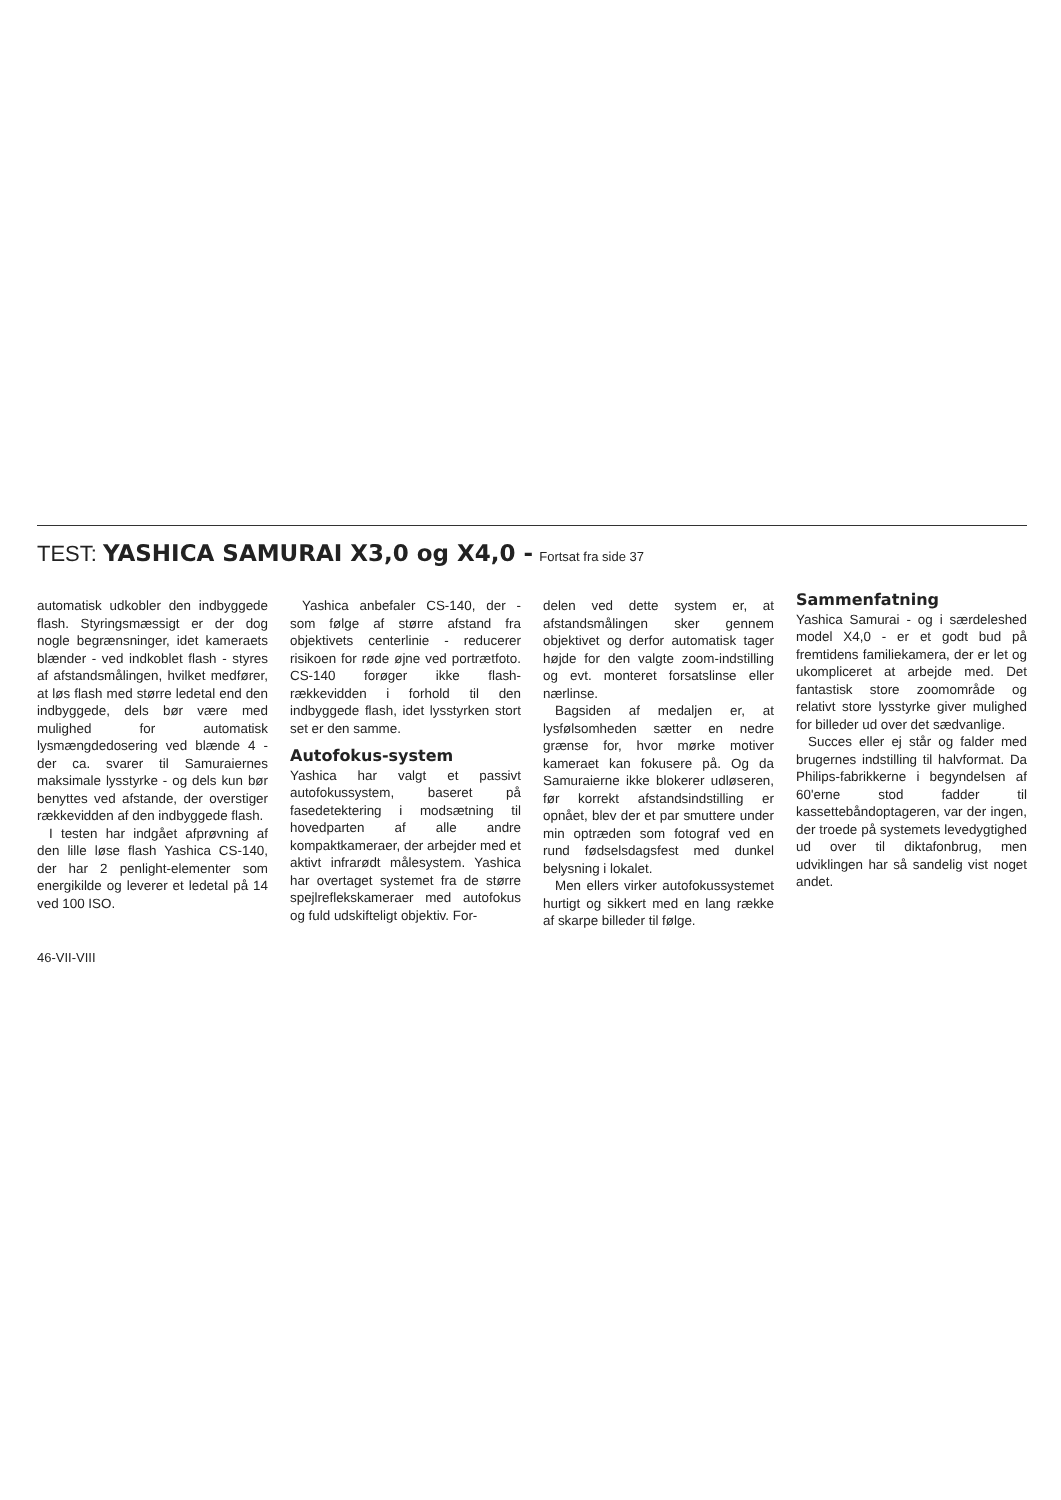TEST: YASHICA SAMURAI X3,0 og X4,0 - Fortsat fra side 37
automatisk udkobler den indbyggede flash. Styringsmæssigt er der dog nogle begrænsninger, idet kameraets blænder - ved indkoblet flash - styres af afstandsmålingen, hvilket medfører, at løs flash med større ledetal end den indbyggede, dels bør være med mulighed for automatisk lysmængdedosering ved blænde 4 - der ca. svarer til Samuraiernes maksimale lysstyrke - og dels kun bør benyttes ved afstande, der overstiger rækkevidden af den indbyggede flash.
I testen har indgået afprøvning af den lille løse flash Yashica CS-140, der har 2 penlight-elementer som energikilde og leverer et ledetal på 14 ved 100 ISO.
Yashica anbefaler CS-140, der - som følge af større afstand fra objektivets centerlinie - reducerer risikoen for røde øjne ved portrætfoto. CS-140 forøger ikke flash-rækkevidden i forhold til den indbyggede flash, idet lysstyrken stort set er den samme.
Autofokus-system
Yashica har valgt et passivt autofokussystem, baseret på fasedetektering i modsætning til hovedparten af alle andre kompaktkameraer, der arbejder med et aktivt infrarødt målesystem. Yashica har overtaget systemet fra de større spejlrefleks­kameraer med autofokus og fuld udskifteligt objektiv. For-
delen ved dette system er, at afstandsmålingen sker gennem objektivet og derfor automatisk tager højde for den valgte zoom-indstilling og evt. monteret forsatslinse eller nærlinse.
Bagsiden af medaljen er, at lysfølsomheden sætter en nedre grænse for, hvor mørke motiver kameraet kan fokusere på. Og da Samuraierne ikke blokerer udløseren, før korrekt afstandsindstilling er opnået, blev der et par smuttere under min optræden som fotograf ved en rund fødselsdagsfest med dunkel belysning i lokalet.
Men ellers virker autofokussystemet hurtigt og sikkert med en lang række af skarpe billeder til følge.
Sammenfatning
Yashica Samurai - og i særdeleshed model X4,0 - er et godt bud på fremtidens familiekamera, der er let og ukompliceret at arbejde med. Det fantastisk store zoomområde og relativt store lysstyrke giver mulighed for billeder ud over det sædvanlige.
Succes eller ej står og falder med brugernes indstilling til halvformat. Da Philips-fabrikkerne i begyndelsen af 60'erne stod fadder til kassettebåndoptageren, var der ingen, der troede på systemets levedygtighed ud over til diktafonbrug, men udviklingen har så sandelig vist noget andet.
46-VII-VIII